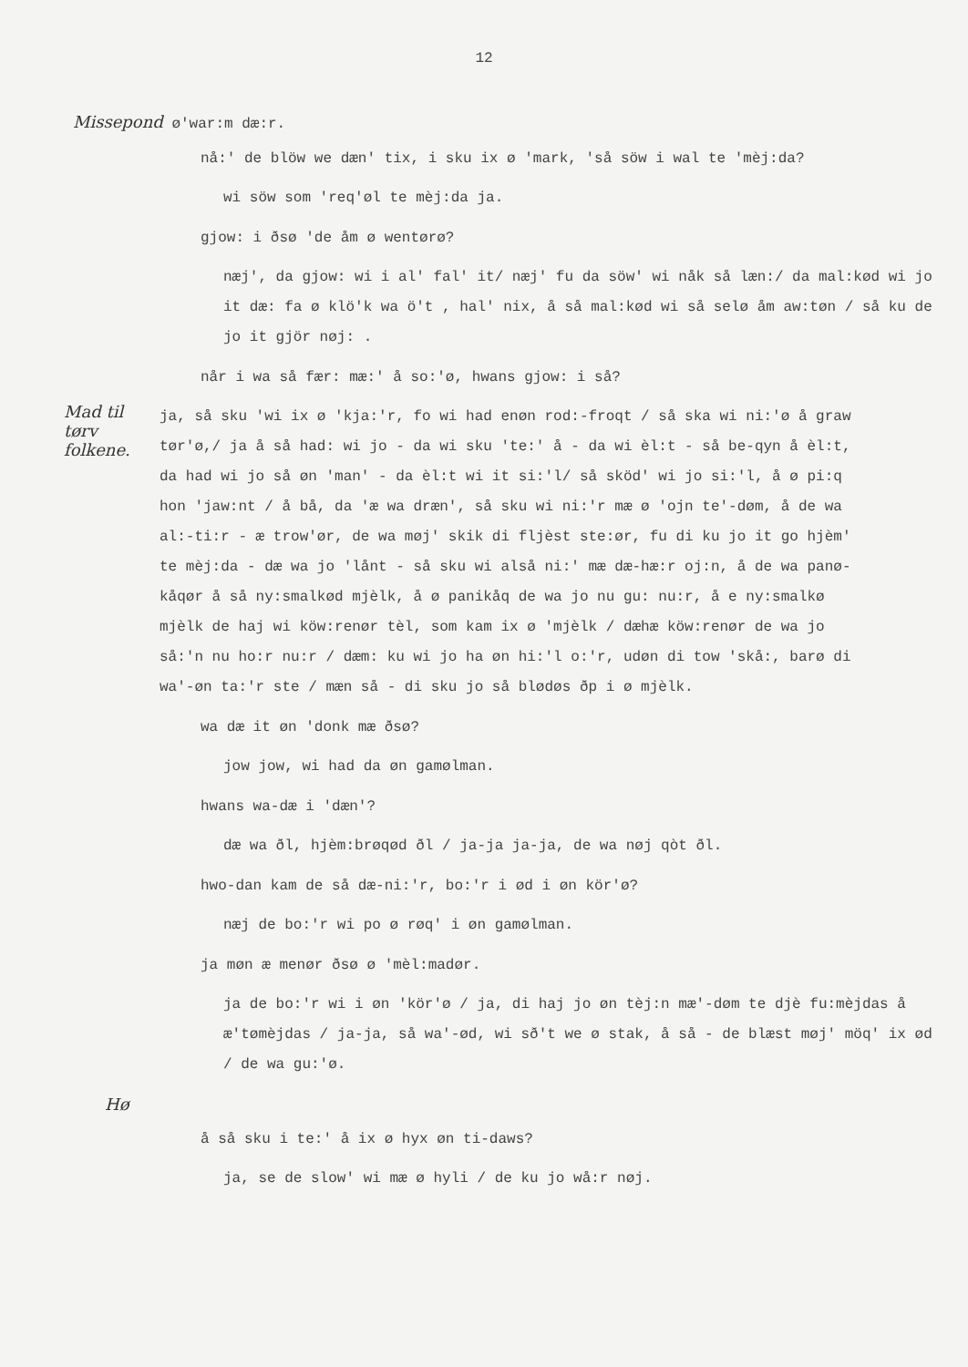12
Missepond ø'war:m dæ:r.
nå:' de blöw we dæn' tix, i sku ix ø 'mark, 'så söw i wal te 'mèj:da?
wi söw som 'req'øl te mèj:da ja.
gjow: i ðsø 'de åm ø wentørø?
næj', da gjow: wi i al' fal' it/ næj' fu da söw' wi nåk så læn:/ da mal:kød wi jo it dæ: fa ø klö'k wa ö't , hal' nix, å så mal:kød wi så selø åm aw:tøn / så ku de jo it gjör nøj: .
når i wa så fær: mæ:' å so:'ø, hwans gjow: i så?
Mad til tørv folkene.
ja, så sku 'wi ix ø 'kja:'r, fo wi had enøn rod:-froqt / så ska wi ni:'ø å graw tør'ø,/ ja å så had: wi jo - da wi sku 'te:' å - da wi èl:t - så be-qyn å èl:t, da had wi jo så øn 'man' - da èl:t wi it si:'l/ så sköd' wi jo si:'l, å ø pi:q hon 'jaw:nt / å bå, da 'æ wa dræn', så sku wi ni:'r mæ ø 'ojn te'-døm, å de wa al:-ti:r - æ trow'ør, de wa møj' skik di fljèst ste:ør, fu di ku jo it go hjèm' te mèj:da - dæ wa jo 'lånt - så sku wi alså ni:' mæ dæ-hæ:r oj:n, å de wa panø-kåqør å så ny:smalkød mjèlk, å ø panikåq de wa jo nu gu: nu:r, å e ny:smalkø mjèlk de haj wi köw:renør tèl, som kam ix ø 'mjèlk / dæhæ köw:renør de wa jo så:'n nu ho:r nu:r / dæm: ku wi jo ha øn hi:'l o:'r, udøn di tow 'skå:, barø di wa'-øn ta:'r ste / mæn så - di sku jo så blødøs ðp i ø mjèlk.
wa dæ it øn 'donk mæ ðsø?
jow jow, wi had da øn gamølman.
hwans wa-dæ i 'dæn'?
dæ wa ðl, hjèm:brøqød ðl / ja-ja ja-ja, de wa nøj qòt ðl.
hwo-dan kam de så dæ-ni:'r, bo:'r i ød i øn kör'ø?
næj de bo:'r wi po ø røq' i øn gamølman.
ja møn æ menør ðsø ø 'mèl:madør.
ja de bo:'r wi i øn 'kör'ø / ja, di haj jo øn tèj:n mæ'-døm te djè fu:mèjdas å æ'tømèjdas / ja-ja, så wa'-ød, wi sð't we ø stak, å så - de blæst møj' möq' ix ød / de wa gu:'ø.
Hø
å så sku i te:' å ix ø hyx øn ti-daws?
ja, se de slow' wi mæ ø hyli / de ku jo wå:r nøj.